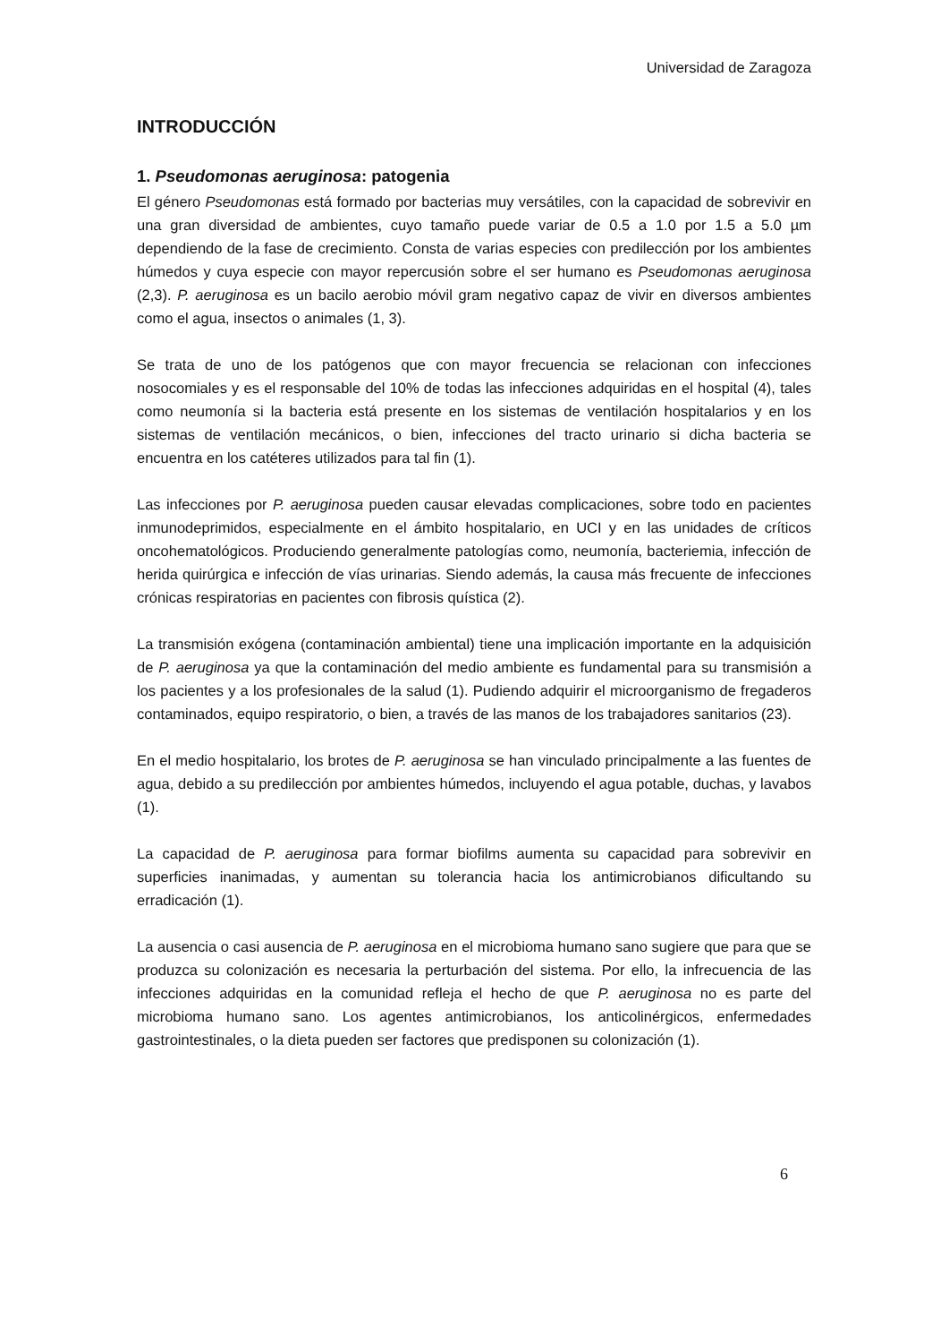Universidad de Zaragoza
INTRODUCCIÓN
1. Pseudomonas aeruginosa: patogenia
El género Pseudomonas está formado por bacterias muy versátiles, con la capacidad de sobrevivir en una gran diversidad de ambientes, cuyo tamaño puede variar de 0.5 a 1.0 por 1.5 a 5.0 µm dependiendo de la fase de crecimiento. Consta de varias especies con predilección por los ambientes húmedos y cuya especie con mayor repercusión sobre el ser humano es Pseudomonas aeruginosa (2,3). P. aeruginosa es un bacilo aerobio móvil gram negativo capaz de vivir en diversos ambientes como el agua, insectos o animales (1, 3).
Se trata de uno de los patógenos que con mayor frecuencia se relacionan con infecciones nosocomiales y es el responsable del 10% de todas las infecciones adquiridas en el hospital (4), tales como neumonía si la bacteria está presente en los sistemas de ventilación hospitalarios y en los sistemas de ventilación mecánicos, o bien, infecciones del tracto urinario si dicha bacteria se encuentra en los catéteres utilizados para tal fin (1).
Las infecciones por P. aeruginosa pueden causar elevadas complicaciones, sobre todo en pacientes inmunodeprimidos, especialmente en el ámbito hospitalario, en UCI y en las unidades de críticos oncohematológicos. Produciendo generalmente patologías como, neumonía, bacteriemia, infección de herida quirúrgica e infección de vías urinarias. Siendo además, la causa más frecuente de infecciones crónicas respiratorias en pacientes con fibrosis quística (2).
La transmisión exógena (contaminación ambiental) tiene una implicación importante en la adquisición de P. aeruginosa ya que la contaminación del medio ambiente es fundamental para su transmisión a los pacientes y a los profesionales de la salud (1). Pudiendo adquirir el microorganismo de fregaderos contaminados, equipo respiratorio, o bien, a través de las manos de los trabajadores sanitarios (23).
En el medio hospitalario, los brotes de P. aeruginosa se han vinculado principalmente a las fuentes de agua, debido a su predilección por ambientes húmedos, incluyendo el agua potable, duchas, y lavabos (1).
La capacidad de P. aeruginosa para formar biofilms aumenta su capacidad para sobrevivir en superficies inanimadas, y aumentan su tolerancia hacia los antimicrobianos dificultando su erradicación (1).
La ausencia o casi ausencia de P. aeruginosa en el microbioma humano sano sugiere que para que se produzca su colonización es necesaria la perturbación del sistema. Por ello, la infrecuencia de las infecciones adquiridas en la comunidad refleja el hecho de que P. aeruginosa no es parte del microbioma humano sano. Los agentes antimicrobianos, los anticolinérgicos, enfermedades gastrointestinales, o la dieta pueden ser factores que predisponen su colonización (1).
6